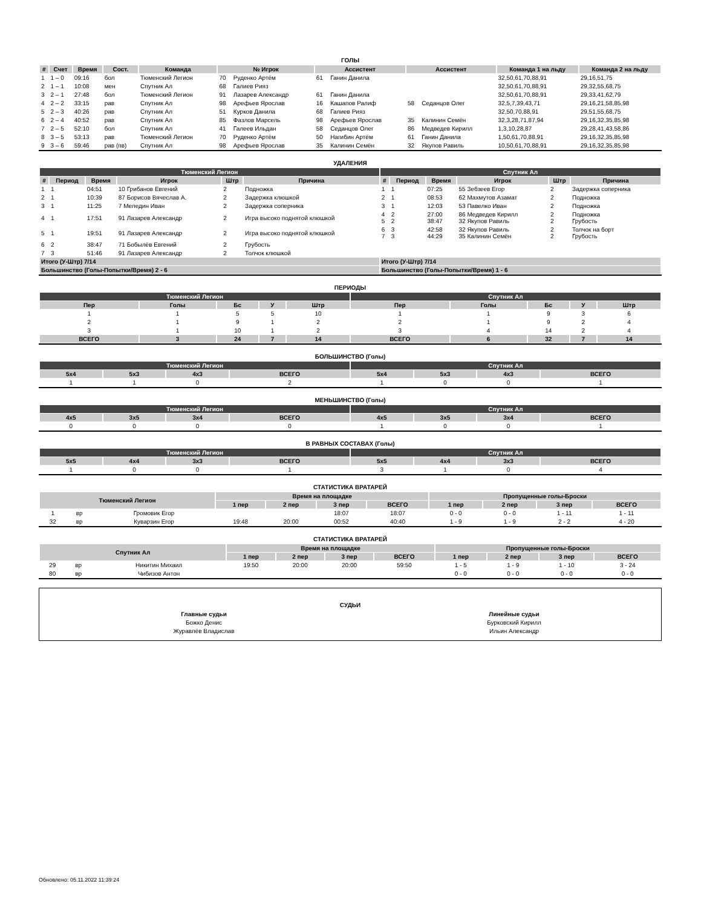ГОЛЫ
| # | Счет | Время | Сост. | Команда | № Игрок | | Ассистент | | Ассистент | | Команда 1 на льду | Команда 2 на льду |
| --- | --- | --- | --- | --- | --- | --- | --- | --- | --- | --- | --- | --- |
| 1 | 1 – 0 | 09:16 | бол | Тюменский Легион | 70 | Руденко Артём | 61 | Ганин Данила | | | 32,50,61,70,88,91 | 29,16,51,75 |
| 2 | 1 – 1 | 10:08 | мен | Спутник Ал | 68 | Галиев Рияз | | | | | 32,50,61,70,88,91 | 29,32,55,68,75 |
| 3 | 2 – 1 | 27:48 | бол | Тюменский Легион | 91 | Лазарев Александр | 61 | Ганин Данила | | | 32,50,61,70,88,91 | 29,33,41,62,79 |
| 4 | 2 – 2 | 33:15 | рав | Спутник Ал | 98 | Арефьев Ярослав | 16 | Кашапов Ралиф | 58 | Седанцов Олег | 32,5,7,39,43,71 | 29,16,21,58,85,98 |
| 5 | 2 – 3 | 40:26 | рав | Спутник Ал | 51 | Курков Данила | 68 | Галиев Рияз | | | 32,50,70,88,91 | 29,51,55,68,75 |
| 6 | 2 – 4 | 40:52 | рав | Спутник Ал | 85 | Фазлов Марсель | 98 | Арефьев Ярослав | 35 | Калинин Семён | 32,3,28,71,87,94 | 29,16,32,35,85,98 |
| 7 | 2 – 5 | 52:10 | бол | Спутник Ал | 41 | Галеев Ильдан | 58 | Седанцов Олег | 86 | Медведев Кирилл | 1,3,10,28,87 | 29,28,41,43,58,86 |
| 8 | 3 – 5 | 53:13 | рав | Тюменский Легион | 70 | Руденко Артём | 50 | Нагибин Артём | 61 | Ганин Данила | 1,50,61,70,88,91 | 29,16,32,35,85,98 |
| 9 | 3 – 6 | 59:46 | рав (пв) | Спутник Ал | 98 | Арефьев Ярослав | 35 | Калинин Семён | 32 | Якупов Равиль | 10,50,61,70,88,91 | 29,16,32,35,85,98 |
УДАЛЕНИЯ
| Тюменский Легион | | | | | | Спутник Ал | | | | | |
| --- | --- | --- | --- | --- | --- | --- | --- | --- | --- | --- | --- |
| # | Период | Время | Игрок | Штр | Причина | # | Период | Время | Игрок | Штр | Причина |
| 1 | 1 | 04:51 | 10 Грибанов Евгений | 2 | Подножка | 1 | 1 | 07:25 | 55 Зебзеев Егор | 2 | Задержка соперника |
| 2 | 1 | 10:39 | 87 Борисов Вячеслав А. | 2 | Задержка клюшкой | 2 | 1 | 08:53 | 62 Махмутов Азамат | 2 | Подножка |
| 3 | 1 | 11:25 | 7 Меледин Иван | 2 | Задержка соперника | 3 | 1 | 12:03 | 53 Павелко Иван | 2 | Подножка |
| 4 | 1 | 17:51 | 91 Лазарев Александр | 2 | Игра высоко поднятой клюшкой | 4 5 | 2 2 | 27:00 38:47 | 86 Медведев Кирилл 32 Якупов Равиль | 2 2 | Подножка Грубость |
| 5 | 1 | 19:51 | 91 Лазарев Александр | 2 | Игра высоко поднятой клюшкой | 6 7 | 3 3 | 42:58 44:29 | 32 Якупов Равиль 35 Калинин Семён | 2 2 | Толчок на борт Грубость |
| 6 | 2 | 38:47 | 71 Бобылёв Евгений | 2 | Грубость | | | | | | |
| 7 | 3 | 51:46 | 91 Лазарев Александр | 2 | Толчок клюшкой | | | | | | |
| Итого (У-Штр) 7/14 | | | | | | Итого (У-Штр) 7/14 | | | | | |
| Большинство (Голы-Попытки/Время) 2 - 6 | | | | | | Большинство (Голы-Попытки/Время) 1 - 6 | | | | | |
ПЕРИОДЫ
| Тюменский Легион | | | | | Спутник Ал | | | | |
| --- | --- | --- | --- | --- | --- | --- | --- | --- | --- |
| Пер | Голы | Бс | У | Штр | Пер | Голы | Бс | У | Штр |
| 1 | 1 | 5 | 5 | 10 | 1 | 1 | 9 | 3 | 6 |
| 2 | 1 | 9 | 1 | 2 | 2 | 1 | 9 | 2 | 4 |
| 3 | 1 | 10 | 1 | 2 | 3 | 4 | 14 | 2 | 4 |
| ВСЕГО | 3 | 24 | 7 | 14 | ВСЕГО | 6 | 32 | 7 | 14 |
БОЛЬШИНСТВО (Голы)
| Тюменский Легион | | | | Спутник Ал | | | |
| --- | --- | --- | --- | --- | --- | --- | --- |
| 5x4 | 5x3 | 4x3 | ВСЕГО | 5x4 | 5x3 | 4x3 | ВСЕГО |
| 1 | 1 | 0 | 2 | 1 | 0 | 0 | 1 |
МЕНЬШИНСТВО (Голы)
| Тюменский Легион | | | | Спутник Ал | | | |
| --- | --- | --- | --- | --- | --- | --- | --- |
| 4x5 | 3x5 | 3x4 | ВСЕГО | 4x5 | 3x5 | 3x4 | ВСЕГО |
| 0 | 0 | 0 | 0 | 1 | 0 | 0 | 1 |
В РАВНЫХ СОСТАВАХ (Голы)
| Тюменский Легион | | | | Спутник Ал | | | |
| --- | --- | --- | --- | --- | --- | --- | --- |
| 5x5 | 4x4 | 3x3 | ВСЕГО | 5x5 | 4x4 | 3x3 | ВСЕГО |
| 1 | 0 | 0 | 1 | 3 | 1 | 0 | 4 |
СТАТИСТИКА ВРАТАРЕЙ
| Тюменский Легион | | | Время на площадке | | | | Пропущенные голы-Броски | | | |
| --- | --- | --- | --- | --- | --- | --- | --- | --- | --- | --- |
| | | | 1 пер | 2 пер | 3 пер | ВСЕГО | 1 пер | 2 пер | 3 пер | ВСЕГО |
| 1 | вр | Громовик Егор | | | 18:07 | 18:07 | 0 - 0 | 0 - 0 | 1 - 11 | 1 - 11 |
| 32 | вр | Куварзин Егор | 19:48 | 20:00 | 00:52 | 40:40 | 1 - 9 | 1 - 9 | 2 - 2 | 4 - 20 |
СТАТИСТИКА ВРАТАРЕЙ
| Спутник Ал | | | Время на площадке | | | | Пропущенные голы-Броски | | | |
| --- | --- | --- | --- | --- | --- | --- | --- | --- | --- | --- |
| | | | 1 пер | 2 пер | 3 пер | ВСЕГО | 1 пер | 2 пер | 3 пер | ВСЕГО |
| 29 | вр | Никитин Михаил | 19:50 | 20:00 | 20:00 | 59:50 | 1 - 5 | 1 - 9 | 1 - 10 | 3 - 24 |
| 80 | вр | Чибизов Антон | | | | | 0 - 0 | 0 - 0 | 0 - 0 | 0 - 0 |
СУДЬИ
| Главные судьи | Линейные судьи |
| Божко Денис | Бурковский Кирилл |
| Журавлёв Владислав | Ильин Александр |
Обновлено: 05.11.2022 11:39:24